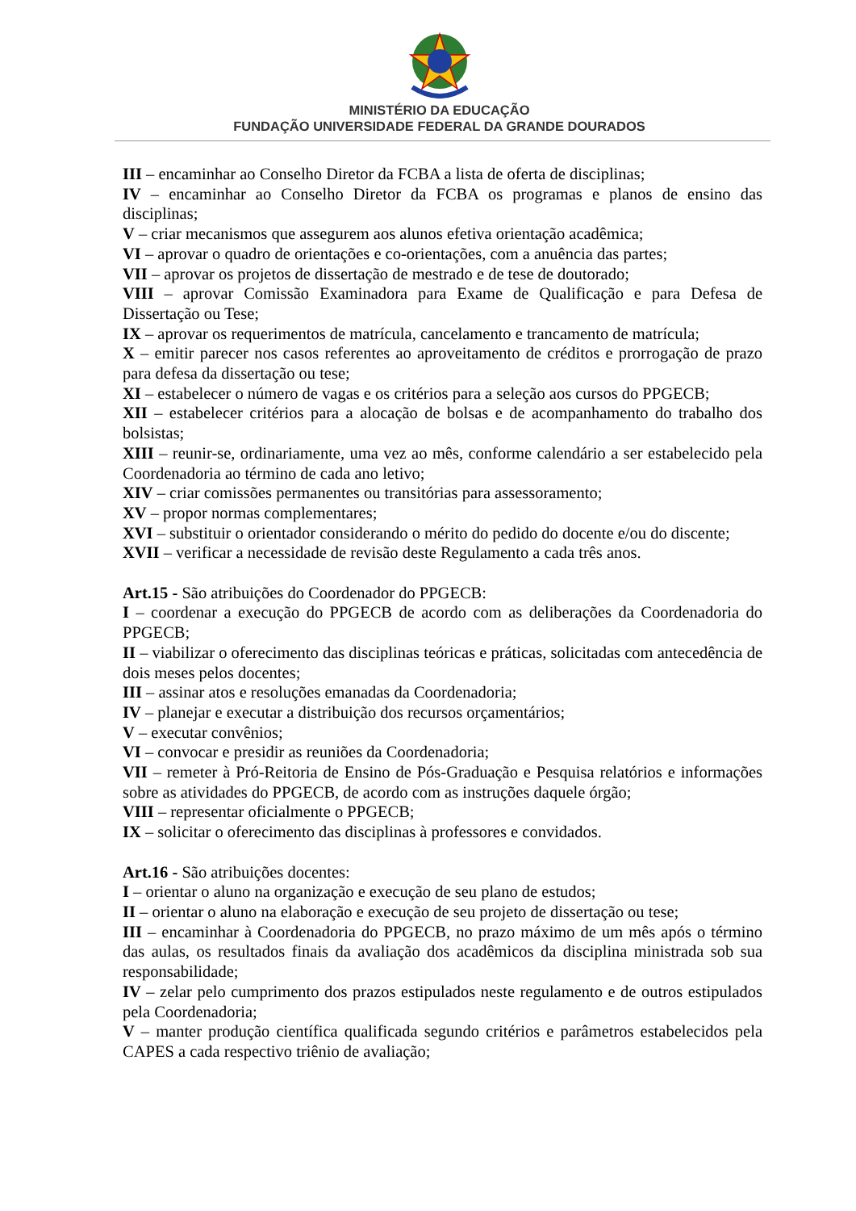MINISTÉRIO DA EDUCAÇÃO
FUNDAÇÃO UNIVERSIDADE FEDERAL DA GRANDE DOURADOS
III – encaminhar ao Conselho Diretor da FCBA a lista de oferta de disciplinas;
IV – encaminhar ao Conselho Diretor da FCBA os programas e planos de ensino das disciplinas;
V – criar mecanismos que assegurem aos alunos efetiva orientação acadêmica;
VI – aprovar o quadro de orientações e co-orientações, com a anuência das partes;
VII – aprovar os projetos de dissertação de mestrado e de tese de doutorado;
VIII – aprovar Comissão Examinadora para Exame de Qualificação e para Defesa de Dissertação ou Tese;
IX – aprovar os requerimentos de matrícula, cancelamento e trancamento de matrícula;
X – emitir parecer nos casos referentes ao aproveitamento de créditos e prorrogação de prazo para defesa da dissertação ou tese;
XI – estabelecer o número de vagas e os critérios para a seleção aos cursos do PPGECB;
XII – estabelecer critérios para a alocação de bolsas e de acompanhamento do trabalho dos bolsistas;
XIII – reunir-se, ordinariamente, uma vez ao mês, conforme calendário a ser estabelecido pela Coordenadoria ao término de cada ano letivo;
XIV – criar comissões permanentes ou transitórias para assessoramento;
XV – propor normas complementares;
XVI – substituir o orientador considerando o mérito do pedido do docente e/ou do discente;
XVII – verificar a necessidade de revisão deste Regulamento a cada três anos.
Art.15 - São atribuições do Coordenador do PPGECB:
I – coordenar a execução do PPGECB de acordo com as deliberações da Coordenadoria do PPGECB;
II – viabilizar o oferecimento das disciplinas teóricas e práticas, solicitadas com antecedência de dois meses pelos docentes;
III – assinar atos e resoluções emanadas da Coordenadoria;
IV – planejar e executar a distribuição dos recursos orçamentários;
V – executar convênios;
VI – convocar e presidir as reuniões da Coordenadoria;
VII – remeter à Pró-Reitoria de Ensino de Pós-Graduação e Pesquisa relatórios e informações sobre as atividades do PPGECB, de acordo com as instruções daquele órgão;
VIII – representar oficialmente o PPGECB;
IX – solicitar o oferecimento das disciplinas à professores e convidados.
Art.16 - São atribuições docentes:
I – orientar o aluno na organização e execução de seu plano de estudos;
II – orientar o aluno na elaboração e execução de seu projeto de dissertação ou tese;
III – encaminhar à Coordenadoria do PPGECB, no prazo máximo de um mês após o término das aulas, os resultados finais da avaliação dos acadêmicos da disciplina ministrada sob sua responsabilidade;
IV – zelar pelo cumprimento dos prazos estipulados neste regulamento e de outros estipulados pela Coordenadoria;
V – manter produção científica qualificada segundo critérios e parâmetros estabelecidos pela CAPES a cada respectivo triênio de avaliação;